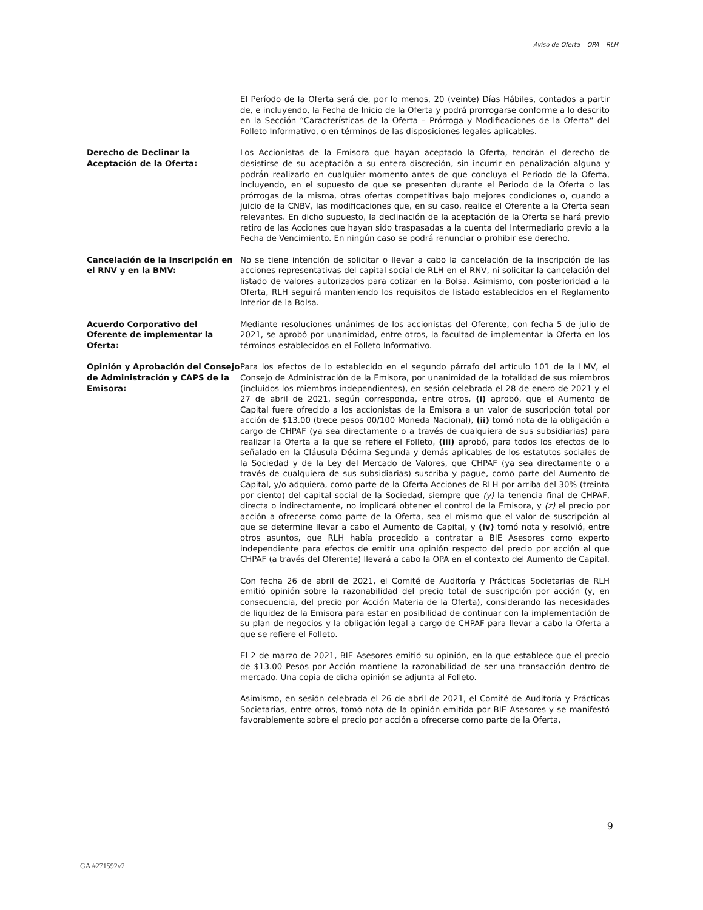Aviso de Oferta – OPA – RLH
El Período de la Oferta será de, por lo menos, 20 (veinte) Días Hábiles, contados a partir de, e incluyendo, la Fecha de Inicio de la Oferta y podrá prorrogarse conforme a lo descrito en la Sección “Características de la Oferta – Prórroga y Modificaciones de la Oferta” del Folleto Informativo, o en términos de las disposiciones legales aplicables.
Derecho de Declinar la Aceptación de la Oferta:
Los Accionistas de la Emisora que hayan aceptado la Oferta, tendrán el derecho de desistirse de su aceptación a su entera discreción, sin incurrir en penalización alguna y podrán realizarlo en cualquier momento antes de que concluya el Periodo de la Oferta, incluyendo, en el supuesto de que se presenten durante el Periodo de la Oferta o las prórrogas de la misma, otras ofertas competitivas bajo mejores condiciones o, cuando a juicio de la CNBV, las modificaciones que, en su caso, realice el Oferente a la Oferta sean relevantes. En dicho supuesto, la declinación de la aceptación de la Oferta se hará previo retiro de las Acciones que hayan sido traspasadas a la cuenta del Intermediario previo a la Fecha de Vencimiento. En ningún caso se podrá renunciar o prohibir ese derecho.
Cancelación de la Inscripción en el RNV y en la BMV:
No se tiene intención de solicitar o llevar a cabo la cancelación de la inscripción de las acciones representativas del capital social de RLH en el RNV, ni solicitar la cancelación del listado de valores autorizados para cotizar en la Bolsa. Asimismo, con posterioridad a la Oferta, RLH seguirá manteniendo los requisitos de listado establecidos en el Reglamento Interior de la Bolsa.
Acuerdo Corporativo del Oferente de implementar la Oferta:
Mediante resoluciones unánimes de los accionistas del Oferente, con fecha 5 de julio de 2021, se aprobó por unanimidad, entre otros, la facultad de implementar la Oferta en los términos establecidos en el Folleto Informativo.
Opinión y Aprobación del Consejo de Administración y CAPS de la Emisora:
Para los efectos de lo establecido en el segundo párrafo del artículo 101 de la LMV, el Consejo de Administración de la Emisora, por unanimidad de la totalidad de sus miembros (incluidos los miembros independientes), en sesión celebrada el 28 de enero de 2021 y el 27 de abril de 2021, según corresponda, entre otros, (i) aprobó, que el Aumento de Capital fuere ofrecido a los accionistas de la Emisora a un valor de suscripción total por acción de $13.00 (trece pesos 00/100 Moneda Nacional), (ii) tomó nota de la obligación a cargo de CHPAF (ya sea directamente o a través de cualquiera de sus subsidiarias) para realizar la Oferta a la que se refiere el Folleto, (iii) aprobó, para todos los efectos de lo señalado en la Cláusula Décima Segunda y demás aplicables de los estatutos sociales de la Sociedad y de la Ley del Mercado de Valores, que CHPAF (ya sea directamente o a través de cualquiera de sus subsidiarias) suscriba y pague, como parte del Aumento de Capital, y/o adquiera, como parte de la Oferta Acciones de RLH por arriba del 30% (treinta por ciento) del capital social de la Sociedad, siempre que (y) la tenencia final de CHPAF, directa o indirectamente, no implicará obtener el control de la Emisora, y (z) el precio por acción a ofrecerse como parte de la Oferta, sea el mismo que el valor de suscripción al que se determine llevar a cabo el Aumento de Capital, y (iv) tomó nota y resolvió, entre otros asuntos, que RLH había procedido a contratar a BIE Asesores como experto independiente para efectos de emitir una opinión respecto del precio por acción al que CHPAF (a través del Oferente) llevará a cabo la OPA en el contexto del Aumento de Capital.
Con fecha 26 de abril de 2021, el Comité de Auditoría y Prácticas Societarias de RLH emitió opinión sobre la razonabilidad del precio total de suscripción por acción (y, en consecuencia, del precio por Acción Materia de la Oferta), considerando las necesidades de liquidez de la Emisora para estar en posibilidad de continuar con la implementación de su plan de negocios y la obligación legal a cargo de CHPAF para llevar a cabo la Oferta a que se refiere el Folleto.
El 2 de marzo de 2021, BIE Asesores emitió su opinión, en la que establece que el precio de $13.00 Pesos por Acción mantiene la razonabilidad de ser una transacción dentro de mercado. Una copia de dicha opinión se adjunta al Folleto.
Asimismo, en sesión celebrada el 26 de abril de 2021, el Comité de Auditoría y Prácticas Societarias, entre otros, tomó nota de la opinión emitida por BIE Asesores y se manifestó favorablemente sobre el precio por acción a ofrecerse como parte de la Oferta,
9
GA #271592v2